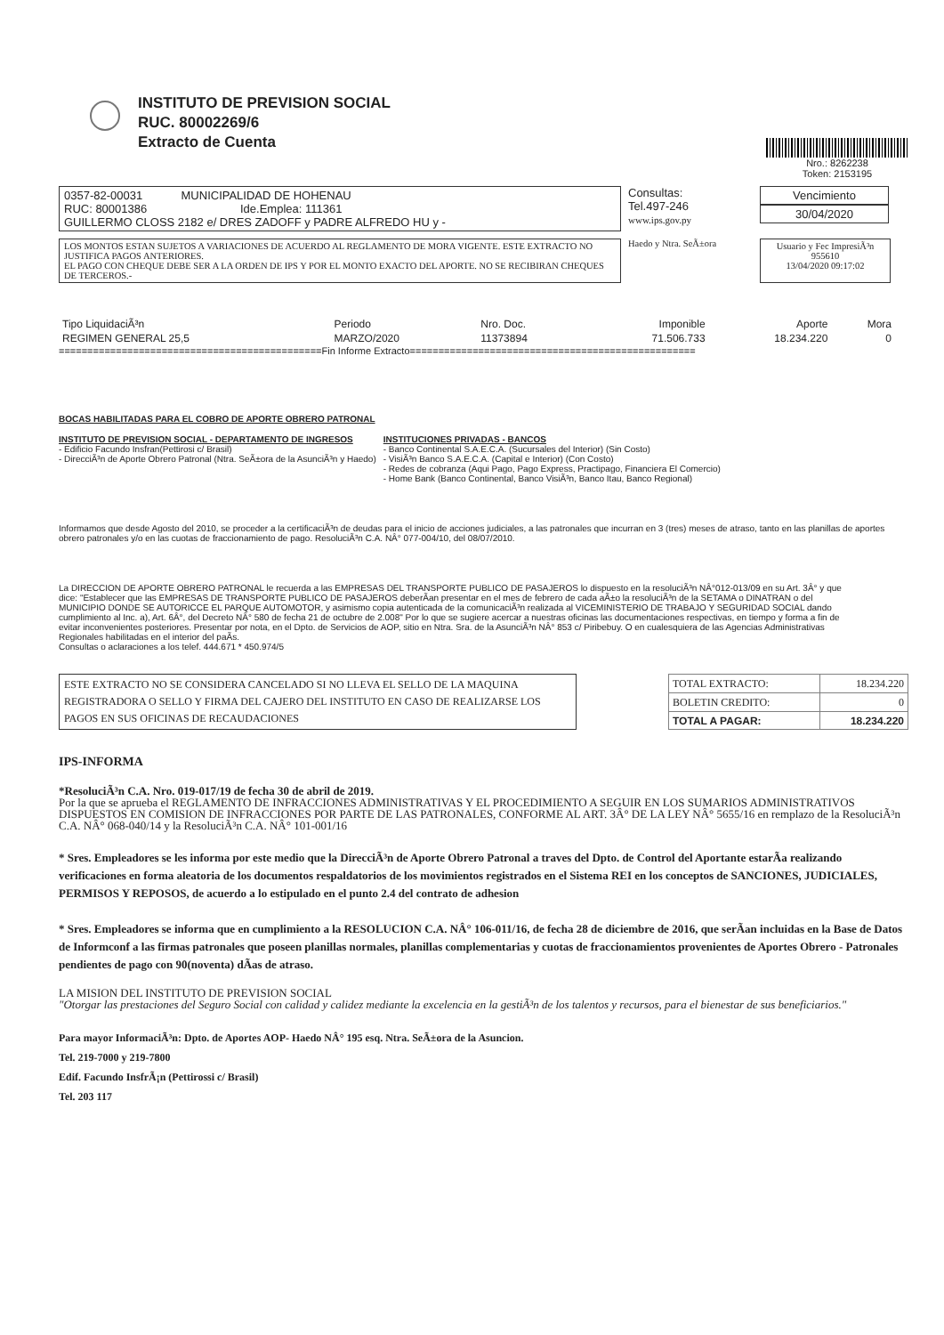INSTITUTO DE PREVISION SOCIAL
RUC. 80002269/6
Extracto de Cuenta
Nro.: 8262238
Token: 2153195
0357-82-00031 MUNICIPALIDAD DE HOHENAU
RUC: 80001386 Ide.Emplea: 111361
GUILLERMO CLOSS 2182 e/ DRES ZADOFF y PADRE ALFREDO HU y -
Consultas:
Tel.497-246
www.ips.gov.py
Vencimiento
30/04/2020
LOS MONTOS ESTAN SUJETOS A VARIACIONES DE ACUERDO AL REGLAMENTO DE MORA VIGENTE. ESTE EXTRACTO NO JUSTIFICA PAGOS ANTERIORES.
EL PAGO CON CHEQUE DEBE SER A LA ORDEN DE IPS Y POR EL MONTO EXACTO DEL APORTE. NO SE RECIBIRAN CHEQUES DE TERCEROS.-
Haedo y Ntra. SeÃ±ora Usuario y Fec ImpresiÃ³n
955610
13/04/2020 09:17:02
| Tipo LiquidaciÃ³n | Periodo | Nro. Doc. | Imponible | Aporte | Mora |
| REGIMEN GENERAL 25,5 | MARZO/2020 | 11373894 | 71.506.733 | 18.234.220 | 0 |
==============================================Fin Informe Extracto==================================================
BOCAS HABILITADAS PARA EL COBRO DE APORTE OBRERO PATRONAL
INSTITUTO DE PREVISION SOCIAL - DEPARTAMENTO DE INGRESOS
- Edificio Facundo Insfran(Pettirosi c/ Brasil)
- DirecciÃ³n de Aporte Obrero Patronal (Ntra. SeÃ±ora de la AsunciÃ³n y Haedo)
INSTITUCIONES PRIVADAS - BANCOS
- Banco Continental S.A.E.C.A. (Sucursales del Interior) (Sin Costo)
- VisiÃ³n Banco S.A.E.C.A. (Capital e Interior) (Con Costo)
- Redes de cobranza (Aqui Pago, Pago Express, Practipago, Financiera El Comercio)
- Home Bank (Banco Continental, Banco VisiÃ³n, Banco Itau, Banco Regional)
Informamos que desde Agosto del 2010, se proceder a la certificaciÃ³n de deudas para el inicio de acciones judiciales, a las patronales que incurran en 3 (tres) meses de atraso, tanto en las planillas de aportes obrero patronales y/o en las cuotas de fraccionamiento de pago. ResoluciÃ³n C.A. NÂ° 077-004/10, del 08/07/2010.
La DIRECCION DE APORTE OBRERO PATRONAL le recuerda a las EMPRESAS DEL TRANSPORTE PUBLICO DE PASAJEROS lo dispuesto en la resoluciÃ³n NÂ°012-013/09 en su Art. 3Â° y que dice: "Establecer que las EMPRESAS DE TRANSPORTE PUBLICO DE PASAJEROS deberÃ­an presentar en el mes de febrero de cada aÃ±o la resoluciÃ³n de la SETAMA o DINATRAN o del MUNICIPIO DONDE SE AUTORICCE EL PARQUE AUTOMOTOR, y asimismo copia autenticada de la comunicaciÃ³n realizada al VICEMINISTERIO DE TRABAJO Y SEGURIDAD SOCIAL dando cumplimiento al Inc. a), Art. 6Â°, del Decreto NÂ° 580 de fecha 21 de octubre de 2.008" Por lo que se sugiere acercar a nuestras oficinas las documentaciones respectivas, en tiempo y forma a fin de evitar inconvenientes posteriores. Presentar por nota, en el Dpto. de Servicios de AOP, sitio en Ntra. Sra. de la AsunciÃ³n NÂ° 853 c/ Piribebuy. O en cualesquiera de las Agencias Administrativas Regionales habilitadas en el interior del paÃ­s.
Consultas o aclaraciones a los telef. 444.671 * 450.974/5
ESTE EXTRACTO NO SE CONSIDERA CANCELADO SI NO LLEVA EL SELLO DE LA MAQUINA REGISTRADORA O SELLO Y FIRMA DEL CAJERO DEL INSTITUTO EN CASO DE REALIZARSE LOS PAGOS EN SUS OFICINAS DE RECAUDACIONES
| TOTAL EXTRACTO: | 18.234.220 |
| BOLETIN CREDITO: | 0 |
| TOTAL A PAGAR: | 18.234.220 |
IPS-INFORMA
*ResoluciÃ³n C.A. Nro. 019-017/19 de fecha 30 de abril de 2019.
Por la que se aprueba el REGLAMENTO DE INFRACCIONES ADMINISTRATIVAS Y EL PROCEDIMIENTO A SEGUIR EN LOS SUMARIOS ADMINISTRATIVOS DISPUESTOS EN COMISION DE INFRACCIONES POR PARTE DE LAS PATRONALES, CONFORME AL ART. 3Â° DE LA LEY NÂ° 5655/16 en remplazo de la ResoluciÃ³n C.A. NÂ° 068-040/14 y la ResoluciÃ³n C.A. NÂ° 101-001/16
* Sres. Empleadores se les informa por este medio que la DirecciÃ³n de Aporte Obrero Patronal a traves del Dpto. de Control del Aportante estarÃ­a realizando verificaciones en forma aleatoria de los documentos respaldatorios de los movimientos registrados en el Sistema REI en los conceptos de SANCIONES, JUDICIALES, PERMISOS Y REPOSOS, de acuerdo a lo estipulado en el punto 2.4 del contrato de adhesion
* Sres. Empleadores se informa que en cumplimiento a la RESOLUCION C.A. NÂ° 106-011/16, de fecha 28 de diciembre de 2016, que serÃ­an incluidas en la Base de Datos de Informconf a las firmas patronales que poseen planillas normales, planillas complementarias y cuotas de fraccionamientos provenientes de Aportes Obrero - Patronales pendientes de pago con 90(noventa) dÃ­as de atraso.
LA MISION DEL INSTITUTO DE PREVISION SOCIAL
"Otorgar las prestaciones del Seguro Social con calidad y calidez mediante la excelencia en la gestiÃ³n de los talentos y recursos, para el bienestar de sus beneficiarios."
Para mayor InformaciÃ³n: Dpto. de Aportes AOP- Haedo NÂ° 195 esq. Ntra. SeÃ±ora de la Asuncion.
Tel. 219-7000 y 219-7800
Edif. Facundo InsfrÃ¡n (Pettirossi c/ Brasil)
Tel. 203 117